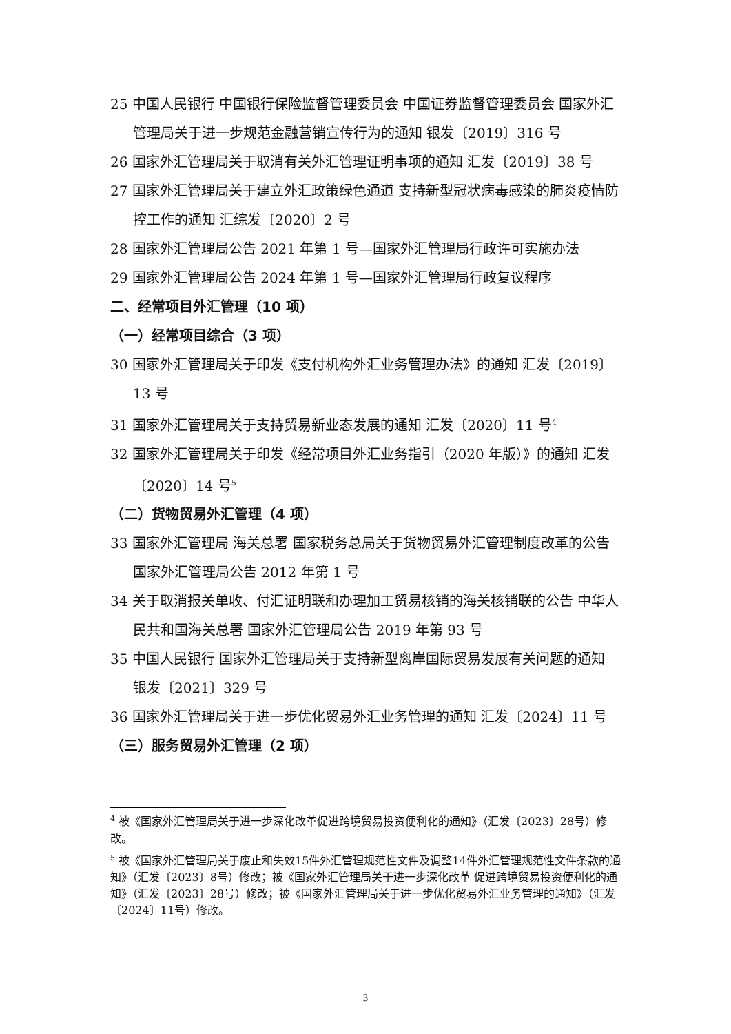25 中国人民银行 中国银行保险监督管理委员会 中国证券监督管理委员会 国家外汇管理局关于进一步规范金融营销宣传行为的通知 银发〔2019〕316 号
26 国家外汇管理局关于取消有关外汇管理证明事项的通知 汇发〔2019〕38 号
27 国家外汇管理局关于建立外汇政策绿色通道 支持新型冠状病毒感染的肺炎疫情防控工作的通知 汇综发〔2020〕2 号
28 国家外汇管理局公告 2021 年第 1 号—国家外汇管理局行政许可实施办法
29 国家外汇管理局公告 2024 年第 1 号—国家外汇管理局行政复议程序
二、经常项目外汇管理（10 项）
（一）经常项目综合（3 项）
30 国家外汇管理局关于印发《支付机构外汇业务管理办法》的通知 汇发〔2019〕13 号
31 国家外汇管理局关于支持贸易新业态发展的通知 汇发〔2020〕11 号<sup>4</sup>
32 国家外汇管理局关于印发《经常项目外汇业务指引（2020 年版）》的通知 汇发〔2020〕14 号<sup>5</sup>
（二）货物贸易外汇管理（4 项）
33 国家外汇管理局 海关总署 国家税务总局关于货物贸易外汇管理制度改革的公告 国家外汇管理局公告 2012 年第 1 号
34 关于取消报关单收、付汇证明联和办理加工贸易核销的海关核销联的公告 中华人民共和国海关总署 国家外汇管理局公告 2019 年第 93 号
35 中国人民银行 国家外汇管理局关于支持新型离岸国际贸易发展有关问题的通知 银发〔2021〕329 号
36 国家外汇管理局关于进一步优化贸易外汇业务管理的通知 汇发〔2024〕11 号
（三）服务贸易外汇管理（2 项）
<sup>4</sup> 被《国家外汇管理局关于进一步深化改革促进跨境贸易投资便利化的通知》（汇发〔2023〕28号）修改。
<sup>5</sup> 被《国家外汇管理局关于废止和失效15件外汇管理规范性文件及调整14件外汇管理规范性文件条款的通知》（汇发〔2023〕8号）修改；被《国家外汇管理局关于进一步深化改革 促进跨境贸易投资便利化的通知》（汇发〔2023〕28号）修改；被《国家外汇管理局关于进一步优化贸易外汇业务管理的通知》（汇发〔2024〕11号）修改。
3